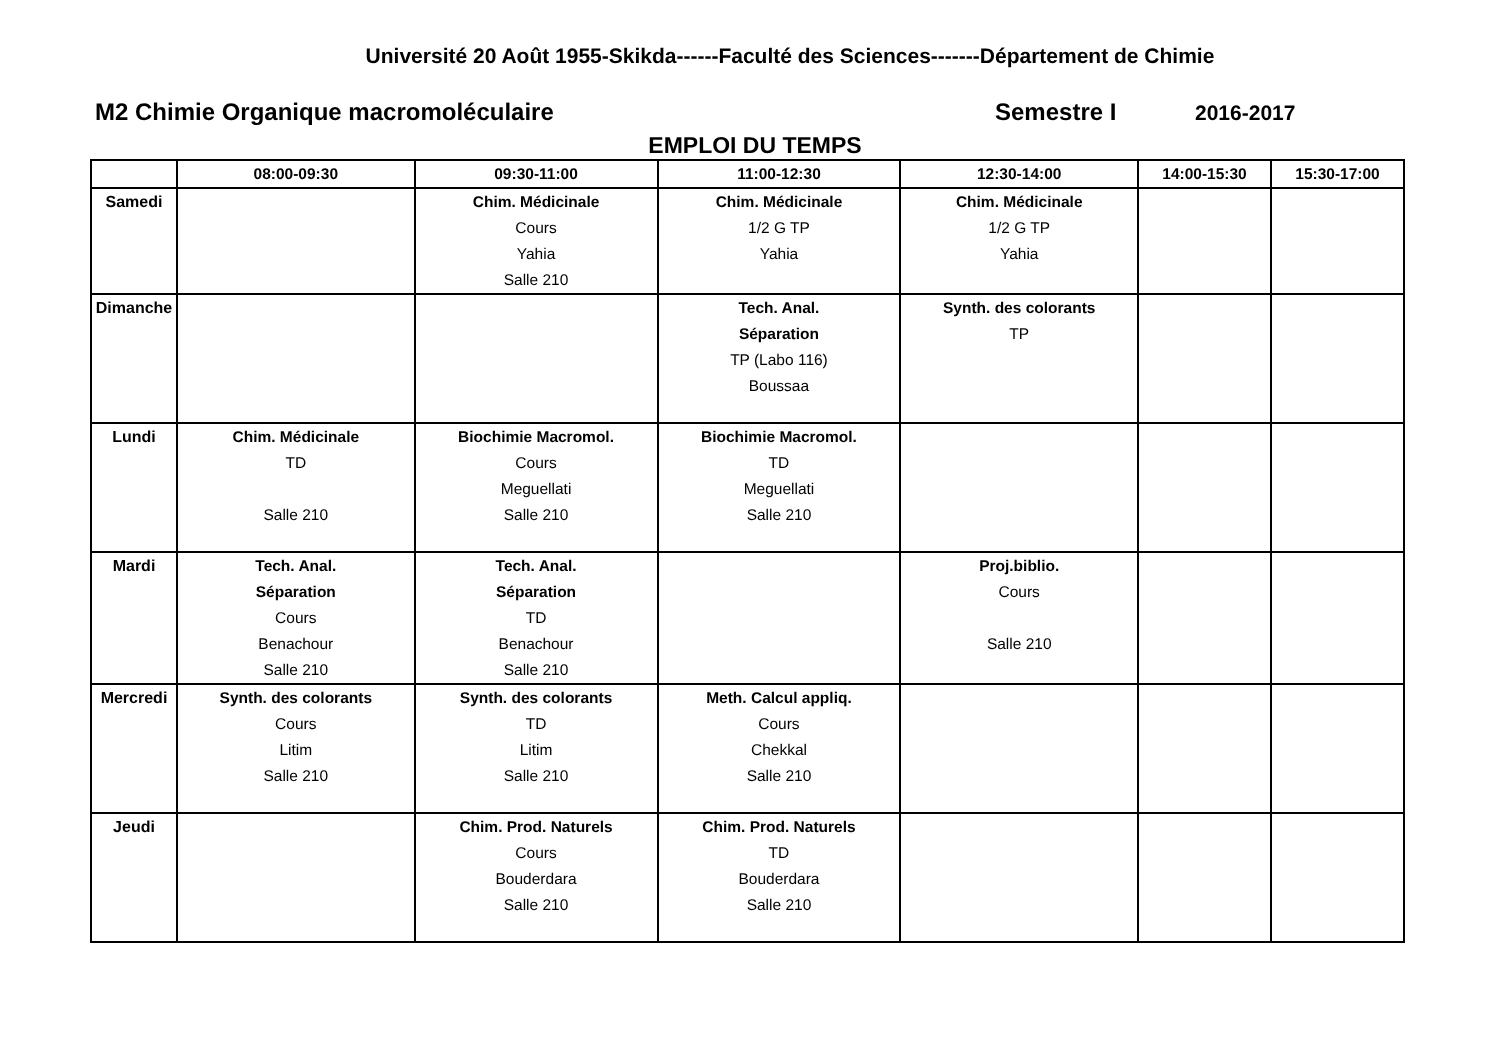Université 20 Août 1955-Skikda------Faculté des Sciences-------Département de Chimie
M2 Chimie Organique macromoléculaire Semestre I
2016-2017
EMPLOI DU TEMPS
| | 08:00-09:30 | 09:30-11:00 | 11:00-12:30 | 12:30-14:00 | 14:00-15:30 | 15:30-17:00 |
| --- | --- | --- | --- | --- | --- | --- |
| Samedi | | Chim. Médicinale Cours Yahia Salle 210 | Chim. Médicinale 1/2 G TP Yahia | Chim. Médicinale 1/2 G TP Yahia | | |
| Dimanche | | | Tech. Anal. Séparation TP (Labo 116) Boussaa | Synth. des colorants TP | | |
| Lundi | Chim. Médicinale TD Salle 210 | Biochimie Macromol. Cours Meguellati Salle 210 | Biochimie Macromol. TD Meguellati Salle 210 | | | |
| Mardi | Tech. Anal. Séparation Cours Benachour Salle 210 | Tech. Anal. Séparation TD Benachour Salle 210 | | Proj.biblio. Cours Salle 210 | | |
| Mercredi | Synth. des colorants Cours Litim Salle 210 | Synth. des colorants TD Litim Salle 210 | Meth. Calcul appliq. Cours Chekkal Salle 210 | | | |
| Jeudi | | Chim. Prod. Naturels Cours Bouderdara Salle 210 | Chim. Prod. Naturels TD Bouderdara Salle 210 | | | |